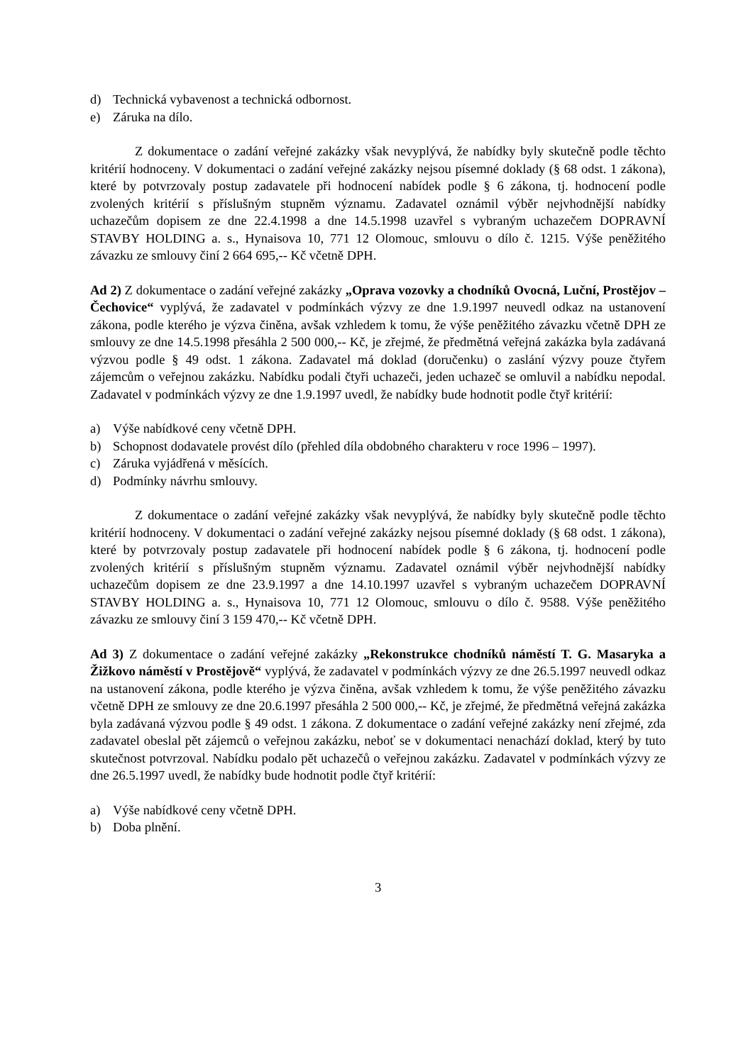d) Technická vybavenost a technická odbornost.
e) Záruka na dílo.
Z dokumentace o zadání veřejné zakázky však nevyplývá, že nabídky byly skutečně podle těchto kritérií hodnoceny. V dokumentaci o zadání veřejné zakázky nejsou písemné doklady (§ 68 odst. 1 zákona), které by potvrzovaly postup zadavatele při hodnocení nabídek podle § 6 zákona, tj. hodnocení podle zvolených kritérií s příslušným stupněm významu. Zadavatel oznámil výběr nejvhodnější nabídky uchazečům dopisem ze dne 22.4.1998 a dne 14.5.1998 uzavřel s vybraným uchazečem DOPRAVNÍ STAVBY HOLDING a. s., Hynaisova 10, 771 12 Olomouc, smlouvu o dílo č. 1215. Výše peněžitého závazku ze smlouvy činí 2 664 695,-- Kč včetně DPH.
Ad 2) Z dokumentace o zadání veřejné zakázky „Oprava vozovky a chodníků Ovocná, Luční, Prostějov – Čechovice“ vyplývá, že zadavatel v podmínkách výzvy ze dne 1.9.1997 neuvedl odkaz na ustanovení zákona, podle kterého je výzva činěna, avšak vzhledem k tomu, že výše peněžitého závazku včetně DPH ze smlouvy ze dne 14.5.1998 přesáhla 2 500 000,-- Kč, je zřejmé, že předmětná veřejná zakázka byla zadávaná výzvou podle § 49 odst. 1 zákona. Zadavatel má doklad (doručenku) o zaslání výzvy pouze čtyřem zájemcům o veřejnou zakázku. Nabídku podali čtyři uchazeči, jeden uchazeč se omluvil a nabídku nepodal. Zadavatel v podmínkách výzvy ze dne 1.9.1997 uvedl, že nabídky bude hodnotit podle čtyř kritérií:
a) Výše nabídkové ceny včetně DPH.
b) Schopnost dodavatele provést dílo (přehled díla obdobného charakteru v roce 1996 – 1997).
c) Záruka vyjádřená v měsících.
d) Podmínky návrhu smlouvy.
Z dokumentace o zadání veřejné zakázky však nevyplývá, že nabídky byly skutečně podle těchto kritérií hodnoceny. V dokumentaci o zadání veřejné zakázky nejsou písemné doklady (§ 68 odst. 1 zákona), které by potvrzovaly postup zadavatele při hodnocení nabídek podle § 6 zákona, tj. hodnocení podle zvolených kritérií s příslušným stupněm významu. Zadavatel oznámil výběr nejvhodnější nabídky uchazečům dopisem ze dne 23.9.1997 a dne 14.10.1997 uzavřel s vybraným uchazečem DOPRAVNÍ STAVBY HOLDING a. s., Hynaisova 10, 771 12 Olomouc, smlouvu o dílo č. 9588. Výše peněžitého závazku ze smlouvy činí 3 159 470,-- Kč včetně DPH.
Ad 3) Z dokumentace o zadání veřejné zakázky „Rekonstrukce chodníků náměstí T. G. Masaryka a Žižkovo náměstí v Prostějově“ vyplývá, že zadavatel v podmínkách výzvy ze dne 26.5.1997 neuvedl odkaz na ustanovení zákona, podle kterého je výzva činěna, avšak vzhledem k tomu, že výše peněžitého závazku včetně DPH ze smlouvy ze dne 20.6.1997 přesáhla 2 500 000,-- Kč, je zřejmé, že předmětná veřejná zakázka byla zadávaná výzvou podle § 49 odst. 1 zákona. Z dokumentace o zadání veřejné zakázky není zřejmé, zda zadavatel obeslal pět zájemců o veřejnou zakázku, neboť se v dokumentaci nenachází doklad, který by tuto skutečnost potvrzoval. Nabídku podalo pět uchazečů o veřejnou zakázku. Zadavatel v podmínkách výzvy ze dne 26.5.1997 uvedl, že nabídky bude hodnotit podle čtyř kritérií:
a) Výše nabídkové ceny včetně DPH.
b) Doba plnění.
3